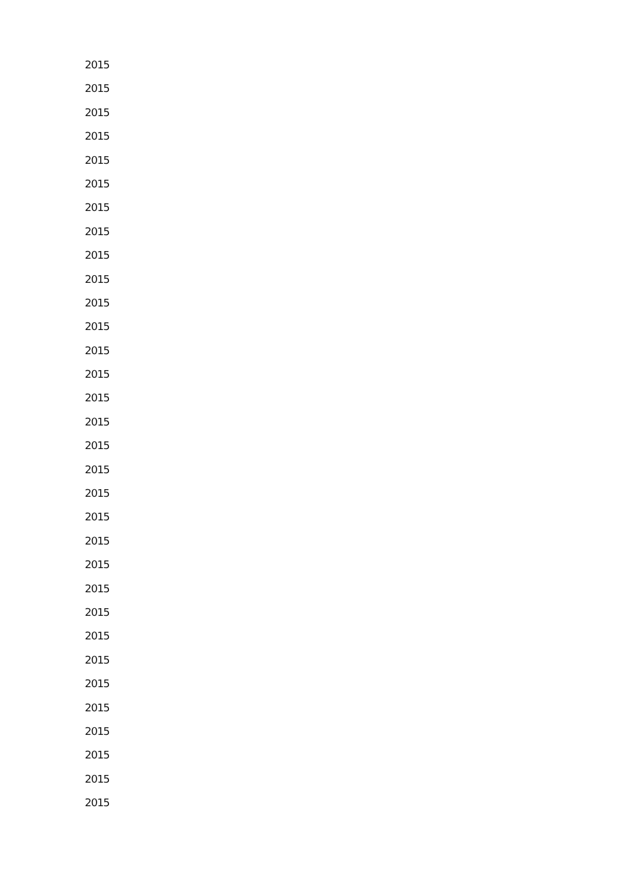2015
2015
2015
2015
2015
2015
2015
2015
2015
2015
2015
2015
2015
2015
2015
2015
2015
2015
2015
2015
2015
2015
2015
2015
2015
2015
2015
2015
2015
2015
2015
2015